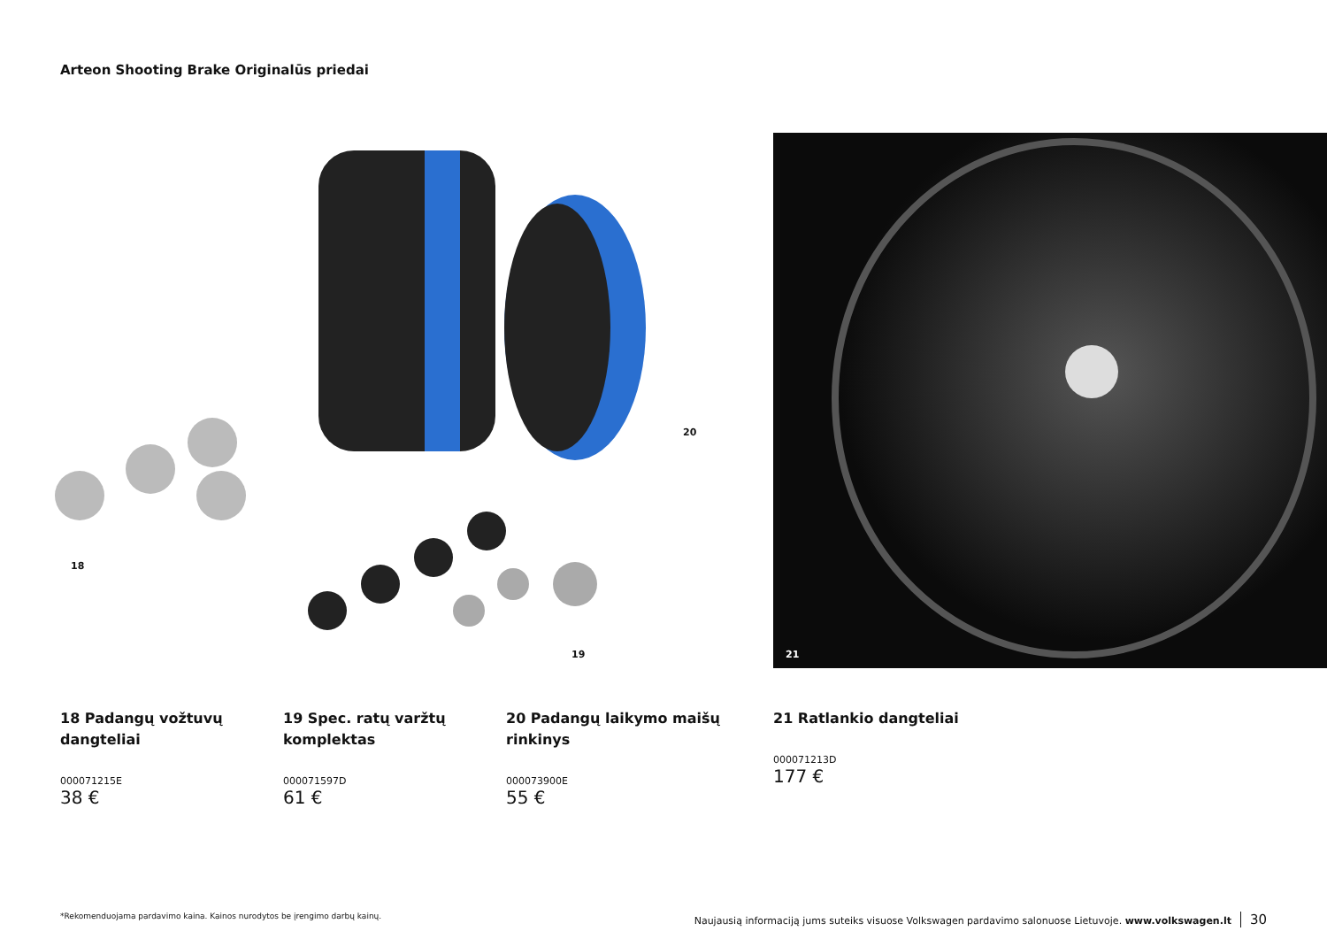Arteon Shooting Brake Originalūs priedai
20
19
18
21
18 Padangų vožtuvų dangteliai
000071215E
38 €
19 Spec. ratų varžtų komplektas
000071597D
61 €
20 Padangų laikymo maišų rinkinys
000073900E
55 €
21 Ratlankio dangteliai
000071213D
177 €
*Rekomenduojama pardavimo kaina. Kainos nurodytos be įrengimo darbų kainų. Naujausią informaciją jums suteiks visuose Volkswagen pardavimo salonuose Lietuvoje. www.volkswagen.lt 30